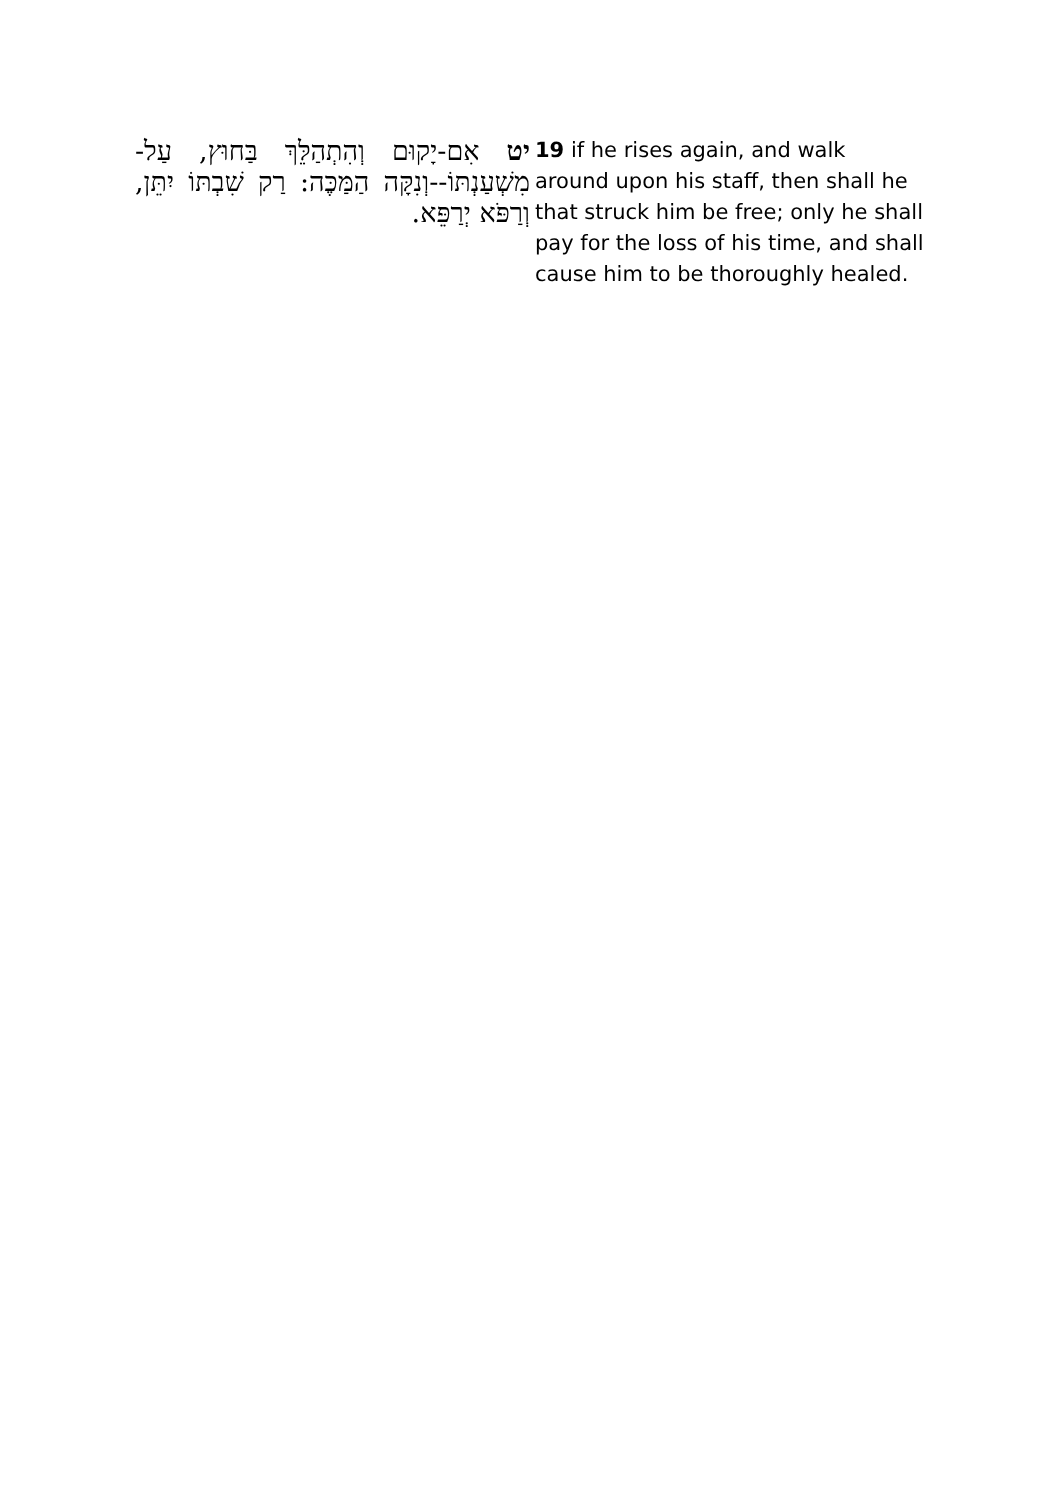יט אִם-יָקוּם וְהִתְהַלֵּךְ בַּחוּץ, עַל-מִשְׁעַנְתּוֹ--וְנִקָּה הַמַּכֶּה: רַק שִׁבְתּוֹ יִתֵּן, וְרַפֹּא יְרַפֵּא.
19 if he rises again, and walk around upon his staff, then shall he that struck him be free; only he shall pay for the loss of his time, and shall cause him to be thoroughly healed.